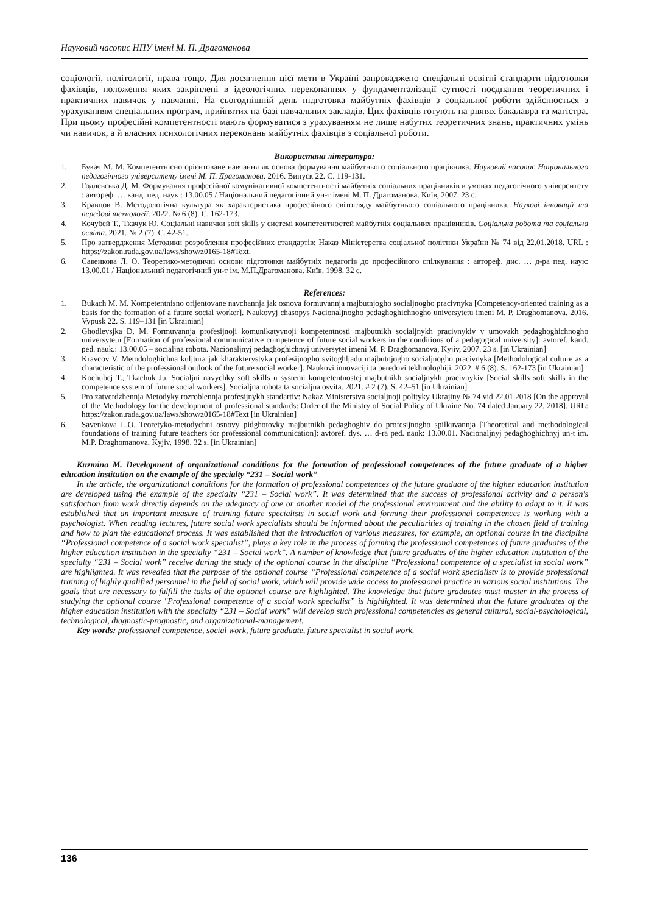Науковий часопис НПУ імені М. П. Драгоманова
соціології, політології, права тощо. Для досягнення цієї мети в Україні запроваджено спеціальні освітні стандарти підготовки фахівців, положення яких закріплені в ідеологічних переконаннях у фундаменталізації сутності поєднання теоретичних і практичних навичок у навчанні. На сьогоднішній день підготовка майбутніх фахівців з соціальної роботи здійснюється з урахуванням спеціальних програм, прийнятих на базі навчальних закладів. Цих фахівців готують на рівнях бакалавра та магістра. При цьому професійні компетентності мають формуватися з урахуванням не лише набутих теоретичних знань, практичних умінь чи навичок, а й власних психологічних переконань майбутніх фахівців з соціальної роботи.
Використана література:
1. Букач М. М. Компетентнісно орієнтоване навчання як основа формування майбутнього соціального працівника. Науковий часопис Національного педагогічного університету імені М. П. Драгоманова. 2016. Випуск 22. С. 119-131.
2. Годлевська Д. М. Формування професійної комунікативної компетентності майбутніх соціальних працівників в умовах педагогічного університету : автореф. … канд. пед. наук : 13.00.05 / Національний педагогічний ун-т імені М. П. Драгоманова. Київ, 2007. 23 с.
3. Кравцов В. Методологічна культура як характеристика професійного світогляду майбутнього соціального працівника. Наукові інновації та передові технології. 2022. № 6 (8). С. 162-173.
4. Кочубей Т., Ткачук Ю. Соціальні навички soft skills у системі компетентностей майбутніх соціальних працівників. Соціальна робота та соціальна освіта. 2021. № 2 (7). С. 42-51.
5. Про затвердження Методики розроблення професійних стандартів: Наказ Міністерства соціальної політики України № 74 від 22.01.2018. URL : https://zakon.rada.gov.ua/laws/show/z0165-18#Text.
6. Савенкова Л. О. Теоретико-методичні основи підготовки майбутніх педагогів до професійного спілкування : автореф. дис. … д-ра пед. наук: 13.00.01 / Національний педагогічний ун-т ім. М.П.Драгоманова. Київ, 1998. 32 с.
References:
1. Bukach M. M. Kompetentnisno orijentovane navchannja jak osnova formuvannja majbutnjogho socialjnogho pracivnyka [Competency-oriented training as a basis for the formation of a future social worker]. Naukovyj chasopys Nacionaljnogho pedaghoghichnogho universytetu imeni M. P. Draghomanova. 2016. Vypusk 22. S. 119–131 [in Ukrainian]
2. Ghodlevsjka D. M. Formuvannja profesijnoji komunikatyvnoji kompetentnosti majbutnikh socialjnykh pracivnykiv v umovakh pedaghoghichnogho universytetu [Formation of professional communicative competence of future social workers in the conditions of a pedagogical university]: avtoref. kand. ped. nauk.: 13.00.05 – socialjna robota. Nacionaljnyj pedaghoghichnyj universytet imeni M. P. Draghomanova, Kyjiv, 2007. 23 s. [in Ukrainian]
3. Kravcov V. Metodologhichna kuljtura jak kharakterystyka profesijnogho svitoghljadu majbutnjogho socialjnogho pracivnyka [Methodological culture as a characteristic of the professional outlook of the future social worker]. Naukovi innovaciji ta peredovi tekhnologhiji. 2022. # 6 (8). S. 162-173 [in Ukrainian]
4. Kochubej T., Tkachuk Ju. Socialjni navychky soft skills u systemi kompetentnostej majbutnikh socialjnykh pracivnykiv [Social skills soft skills in the competence system of future social workers]. Socialjna robota ta socialjna osvita. 2021. # 2 (7). S. 42–51 [in Ukrainian]
5. Pro zatverdzhennja Metodyky rozroblennja profesijnykh standartiv: Nakaz Ministerstva socialjnoji polityky Ukrajiny № 74 vid 22.01.2018 [On the approval of the Methodology for the development of professional standards: Order of the Ministry of Social Policy of Ukraine No. 74 dated January 22, 2018]. URL: https://zakon.rada.gov.ua/laws/show/z0165-18#Text [in Ukrainian]
6. Savenkova L.O. Teoretyko-metodychni osnovy pidghotovky majbutnikh pedaghoghiv do profesijnogho spilkuvannja [Theoretical and methodological foundations of training future teachers for professional communication]: avtoref. dys. … d-ra ped. nauk: 13.00.01. Nacionaljnyj pedaghoghichnyj un-t im. M.P. Draghomanova. Kyjiv, 1998. 32 s. [in Ukrainian]
Kuzmina M. Development of organizational conditions for the formation of professional competences of the future graduate of a higher education institution on the example of the specialty “231 – Social work”
In the article, the organizational conditions for the formation of professional competences of the future graduate of the higher education institution are developed using the example of the specialty “231 – Social work”. It was determined that the success of professional activity and a person's satisfaction from work directly depends on the adequacy of one or another model of the professional environment and the ability to adapt to it. It was established that an important measure of training future specialists in social work and forming their professional competences is working with a psychologist. When reading lectures, future social work specialists should be informed about the peculiarities of training in the chosen field of training and how to plan the educational process. It was established that the introduction of various measures, for example, an optional course in the discipline “Professional competence of a social work specialist”, plays a key role in the process of forming the professional competences of future graduates of the higher education institution in the specialty “231 – Social work”. A number of knowledge that future graduates of the higher education institution of the specialty “231 – Social work” receive during the study of the optional course in the discipline “Professional competence of a specialist in social work” are highlighted. It was revealed that the purpose of the optional course “Professional competence of a social work specialistv is to provide professional training of highly qualified personnel in the field of social work, which will provide wide access to professional practice in various social institutions. The goals that are necessary to fulfill the tasks of the optional course are highlighted. The knowledge that future graduates must master in the process of studying the optional course "Professional competence of a social work specialist” is highlighted. It was determined that the future graduates of the higher education institution with the specialty “231 – Social work” will develop such professional competencies as general cultural, social-psychological, technological, diagnostic-prognostic, and organizational-management.
Key words: professional competence, social work, future graduate, future specialist in social work.
136